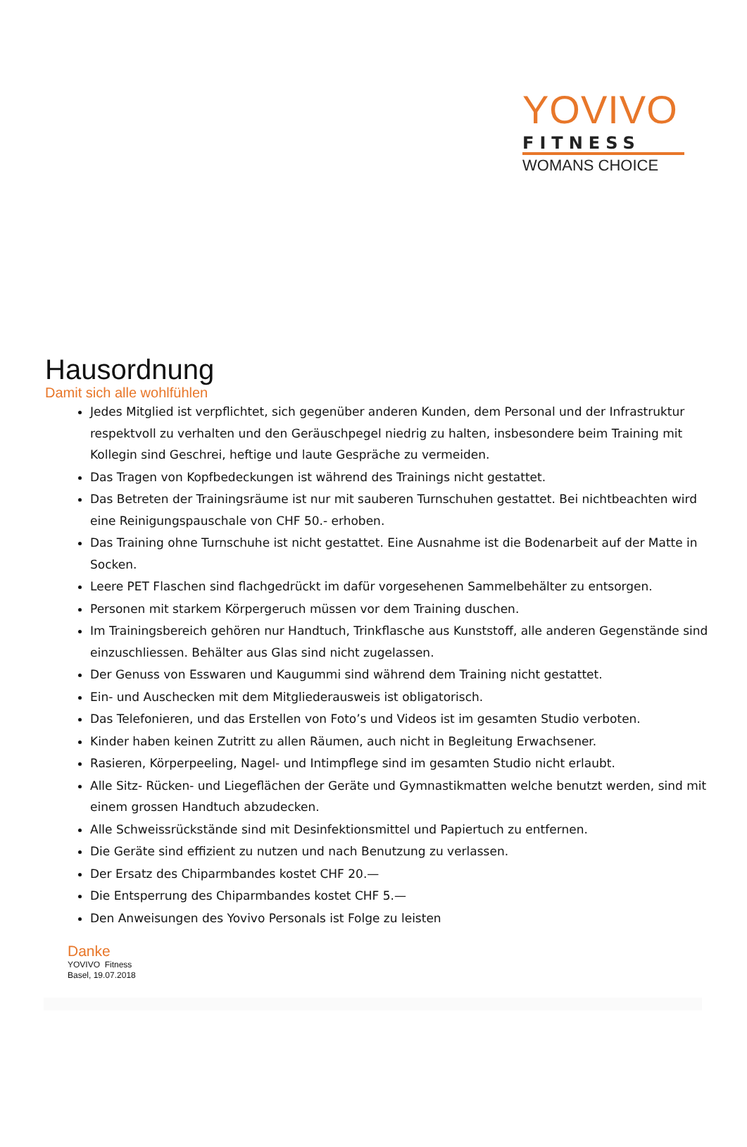YOVIVO
FITNESS
WOMANS CHOICE
Hausordnung
Damit sich alle wohlfühlen
Jedes Mitglied ist verpflichtet, sich gegenüber anderen Kunden, dem Personal und der Infrastruktur respektvoll zu verhalten und den Geräuschpegel niedrig zu halten, insbesondere beim Training mit Kollegin sind Geschrei, heftige und laute Gespräche zu vermeiden.
Das Tragen von Kopfbedeckungen ist während des Trainings nicht gestattet.
Das Betreten der Trainingsräume ist nur mit sauberen Turnschuhen gestattet. Bei nichtbeachten wird eine Reinigungspauschale von CHF 50.- erhoben.
Das Training ohne Turnschuhe ist nicht gestattet. Eine Ausnahme ist die Bodenarbeit auf der Matte in Socken.
Leere PET Flaschen sind flachgedrückt im dafür vorgesehenen Sammelbehälter zu entsorgen.
Personen mit starkem Körpergeruch müssen vor dem Training duschen.
Im Trainingsbereich gehören nur Handtuch, Trinkflasche aus Kunststoff, alle anderen Gegenstände sind einzuschliessen. Behälter aus Glas sind nicht zugelassen.
Der Genuss von Esswaren und Kaugummi sind während dem Training nicht gestattet.
Ein- und Auschecken mit dem Mitgliederausweis ist obligatorisch.
Das Telefonieren, und das Erstellen von Foto’s und Videos ist im gesamten Studio verboten.
Kinder haben keinen Zutritt zu allen Räumen, auch nicht in Begleitung Erwachsener.
Rasieren, Körperpeeling, Nagel- und Intimpflege sind im gesamten Studio nicht erlaubt.
Alle Sitz- Rücken- und Liegeflächen der Geräte und Gymnastikmatten welche benutzt werden, sind mit einem grossen Handtuch abzudecken.
Alle Schweissrückstände sind mit Desinfektionsmittel und Papiertuch zu entfernen.
Die Geräte sind effizient zu nutzen und nach Benutzung zu verlassen.
Der Ersatz des Chiparmbandes kostet CHF 20.—
Die Entsperrung des Chiparmbandes kostet CHF 5.—
Den Anweisungen des Yovivo Personals ist Folge zu leisten
Danke
YOVIVO Fitness
Basel, 19.07.2018